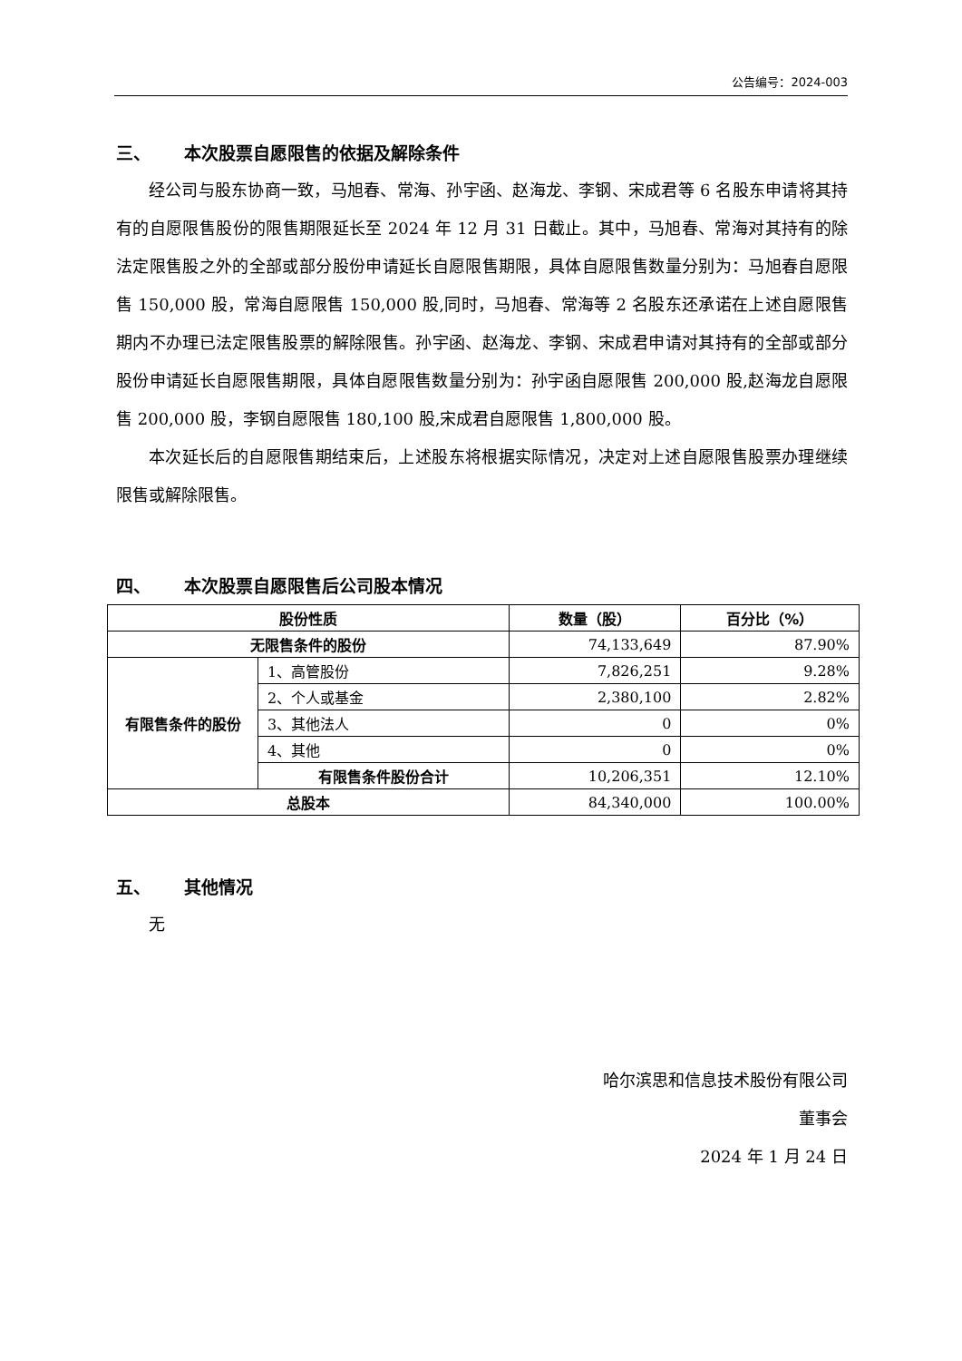公告编号：2024-003
三、 本次股票自愿限售的依据及解除条件
经公司与股东协商一致，马旭春、常海、孙宇函、赵海龙、李钢、宋成君等 6 名股东申请将其持有的自愿限售股份的限售期限延长至 2024 年 12 月 31 日截止。其中，马旭春、常海对其持有的除法定限售股之外的全部或部分股份申请延长自愿限售期限，具体自愿限售数量分别为：马旭春自愿限售 150,000 股，常海自愿限售 150,000 股,同时，马旭春、常海等 2 名股东还承诺在上述自愿限售期内不办理已法定限售股票的解除限售。孙宇函、赵海龙、李钢、宋成君申请对其持有的全部或部分股份申请延长自愿限售期限，具体自愿限售数量分别为：孙宇函自愿限售 200,000 股,赵海龙自愿限售 200,000 股，李钢自愿限售 180,100 股,宋成君自愿限售 1,800,000 股。
本次延长后的自愿限售期结束后，上述股东将根据实际情况，决定对上述自愿限售股票办理继续限售或解除限售。
四、 本次股票自愿限售后公司股本情况
| 股份性质 | | 数量（股） | 百分比（%） |
| --- | --- | --- | --- |
| 无限售条件的股份 | | 74,133,649 | 87.90% |
| 有限售条件的股份 | 1、高管股份 | 7,826,251 | 9.28% |
| | 2、个人或基金 | 2,380,100 | 2.82% |
| | 3、其他法人 | 0 | 0% |
| | 4、其他 | 0 | 0% |
| | 有限售条件股份合计 | 10,206,351 | 12.10% |
| 总股本 | | 84,340,000 | 100.00% |
五、 其他情况
无
哈尔滨思和信息技术股份有限公司
董事会
2024 年 1 月 24 日